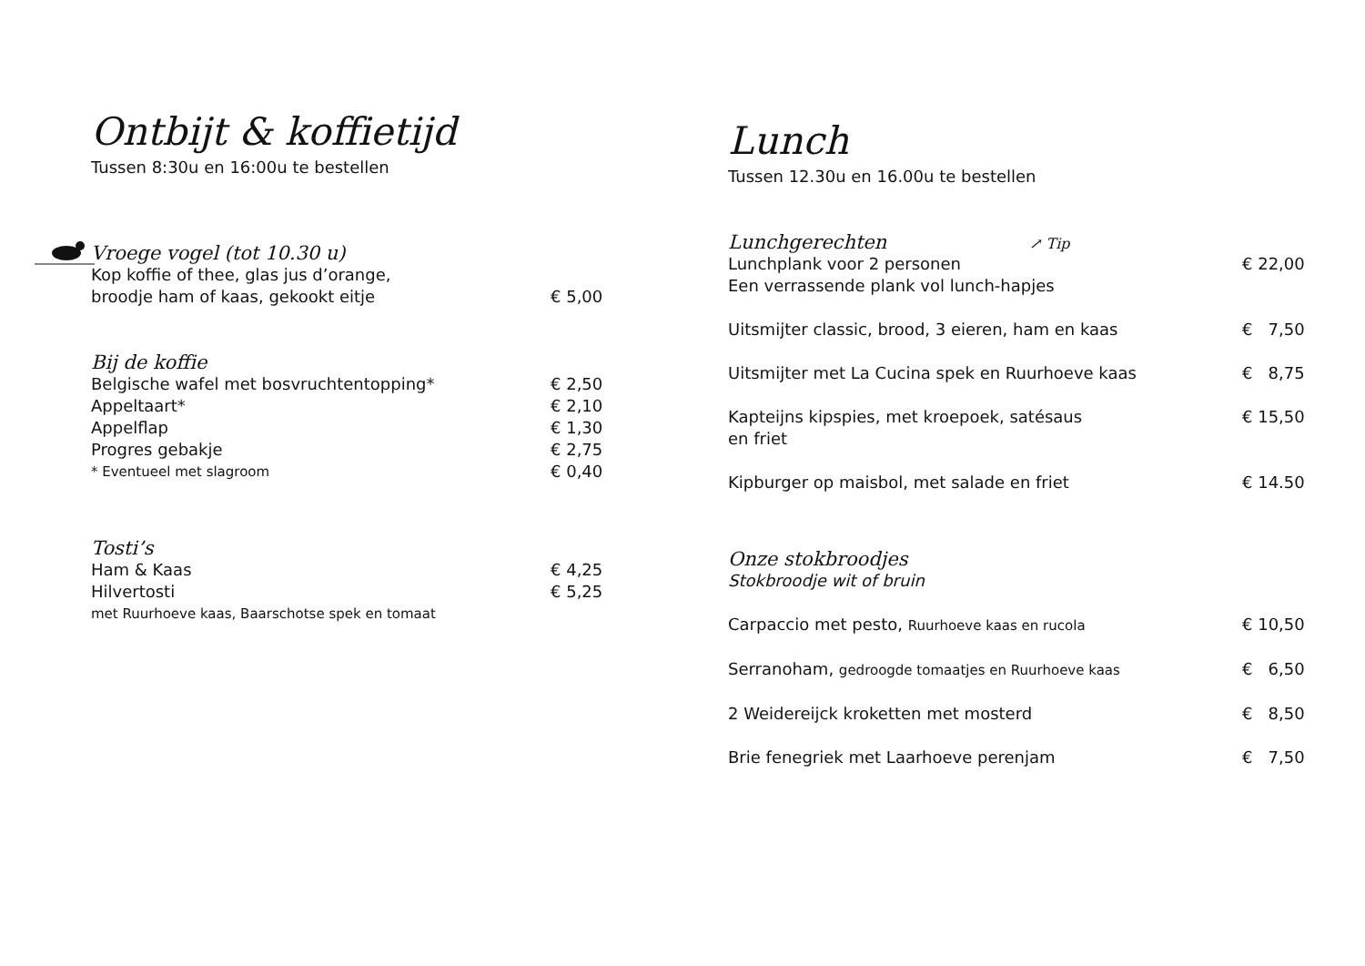Ontbijt & koffietijd
Tussen 8:30u en 16:00u te bestellen
Vroege vogel (tot 10.30 u)
Kop koffie of thee, glas jus d’orange,
broodje ham of kaas, gekookt eitje € 5,00
Bij de koffie
Belgische wafel met bosvruchtentopping* € 2,50
Appeltaart* € 2,10
Appelflap € 1,30
Progres gebakje € 2,75
* Eventueel met slagroom € 0,40
Tosti’s
Ham & Kaas € 4,25
Hilvertosti € 5,25
met Ruurhoeve kaas, Baarschotse spek en tomaat
Lunch
Tussen 12.30u en 16.00u te bestellen
Lunchgerechten ↗ Tip
Lunchplank voor 2 personen € 22,00
Een verrassende plank vol lunch-hapjes
Uitsmijter classic, brood, 3 eieren, ham en kaas € 7,50
Uitsmijter met La Cucina spek en Ruurhoeve kaas € 8,75
Kapteijns kipspies, met kroepoek, satésaus € 15,50
en friet
Kipburger op maisbol, met salade en friet € 14.50
Onze stokbroodjes
Stokbroodje wit of bruin
Carpaccio met pesto, Ruurhoeve kaas en rucola € 10,50
Serranoham, gedroogde tomaatjes en Ruurhoeve kaas € 6,50
2 Weidereijck kroketten met mosterd € 8,50
Brie fenegriek met Laarhoeve perenjam € 7,50